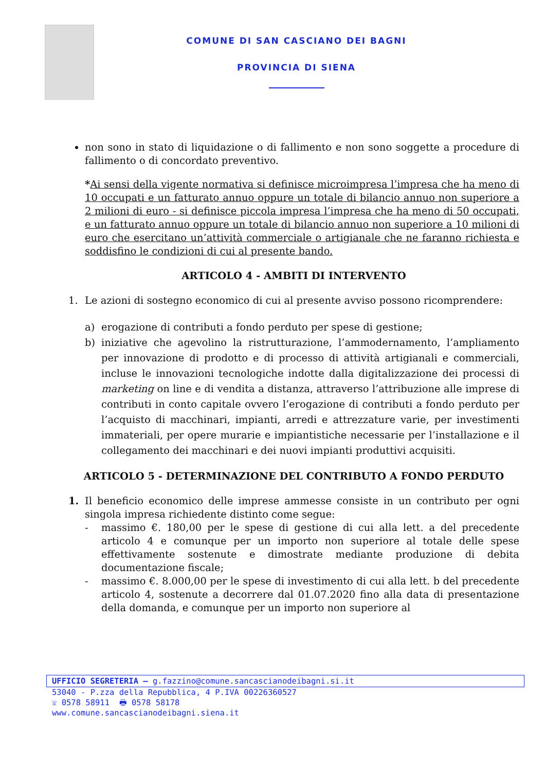COMUNE DI SAN CASCIANO DEI BAGNI
PROVINCIA DI SIENA
non sono in stato di liquidazione o di fallimento e non sono soggette a procedure di fallimento o di concordato preventivo.
*Ai sensi della vigente normativa si definisce microimpresa l’impresa che ha meno di 10 occupati e un fatturato annuo oppure un totale di bilancio annuo non superiore a 2 milioni di euro - si definisce piccola impresa l’impresa che ha meno di 50 occupati, e un fatturato annuo oppure un totale di bilancio annuo non superiore a 10 milioni di euro che esercitano un’attività commerciale o artigianale che ne faranno richiesta e soddisfino le condizioni di cui al presente bando.
ARTICOLO 4 - AMBITI DI INTERVENTO
1. Le azioni di sostegno economico di cui al presente avviso possono ricomprendere:
a) erogazione di contributi a fondo perduto per spese di gestione;
b) iniziative che agevolino la ristrutturazione, l’ammodernamento, l’ampliamento per innovazione di prodotto e di processo di attività artigianali e commerciali, incluse le innovazioni tecnologiche indotte dalla digitalizzazione dei processi di marketing on line e di vendita a distanza, attraverso l’attribuzione alle imprese di contributi in conto capitale ovvero l’erogazione di contributi a fondo perduto per l’acquisto di macchinari, impianti, arredi e attrezzature varie, per investimenti immateriali, per opere murarie e impiantistiche necessarie per l’installazione e il collegamento dei macchinari e dei nuovi impianti produttivi acquisiti.
ARTICOLO 5 - DETERMINAZIONE DEL CONTRIBUTO A FONDO PERDUTO
1. Il beneficio economico delle imprese ammesse consiste in un contributo per ogni singola impresa richiedente distinto come segue:
- massimo €. 180,00 per le spese di gestione di cui alla lett. a del precedente articolo 4 e comunque per un importo non superiore al totale delle spese effettivamente sostenute e dimostrate mediante produzione di debita documentazione fiscale;
- massimo €. 8.000,00 per le spese di investimento di cui alla lett. b del precedente articolo 4, sostenute a decorrere dal 01.07.2020 fino alla data di presentazione della domanda, e comunque per un importo non superiore al
UFFICIO SEGRETERIA – g.fazzino@comune.sancascianodeibagni.si.it
53040 - P.zza della Repubblica, 4 P.IVA 00226360527
☏ 0578 58911 🖶 0578 58178
www.comune.sancascianodeibagni.siena.it